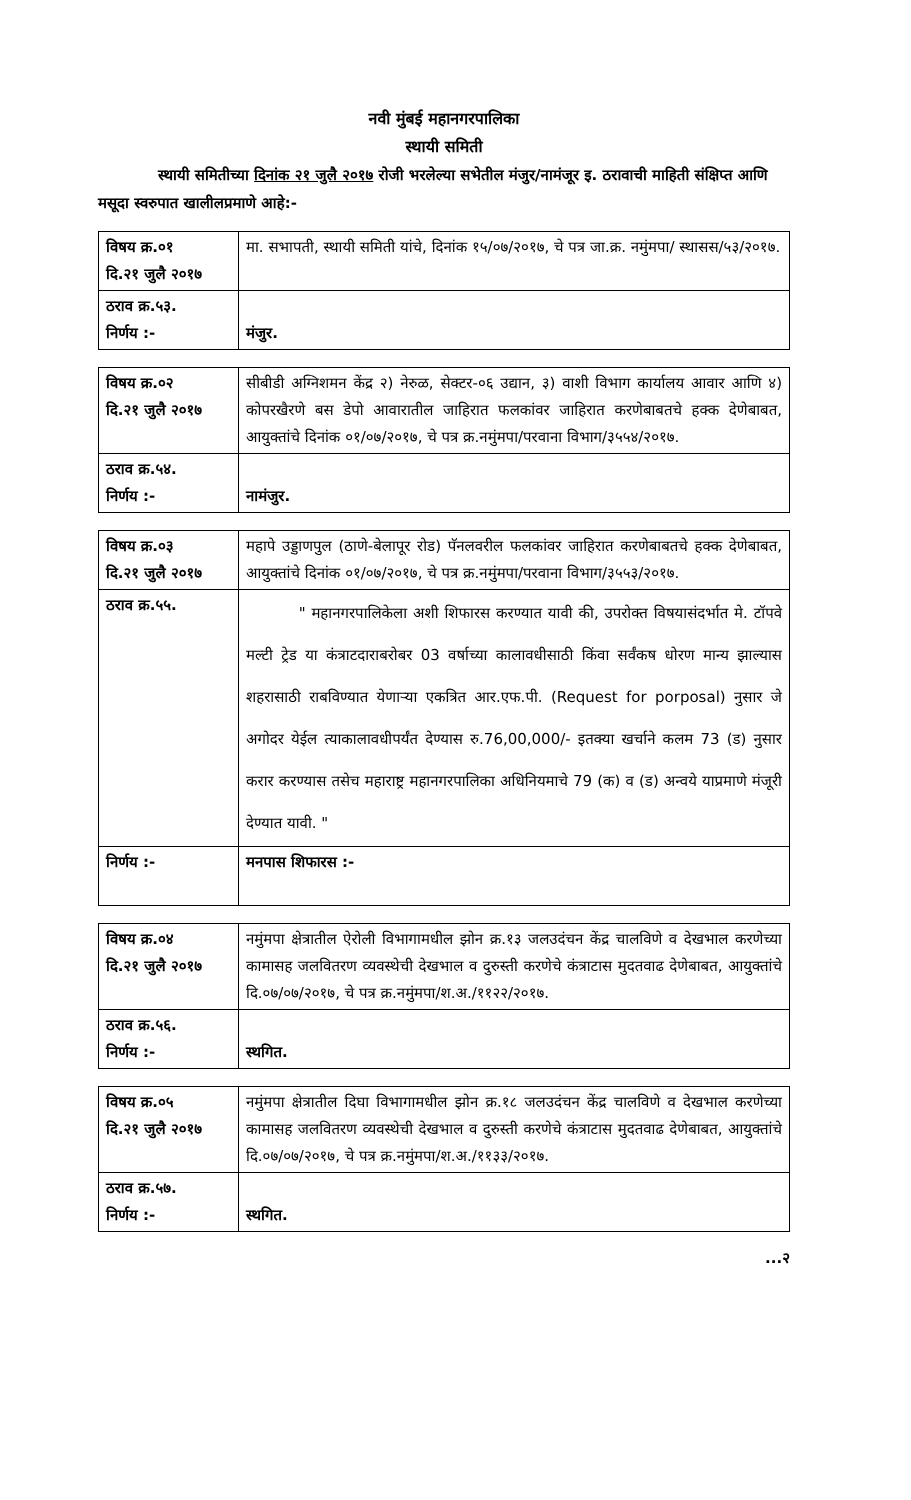नवी मुंबई महानगरपालिका
स्थायी समिती
स्थायी समितीच्या दिनांक २१ जुलै २०१७ रोजी भरलेल्या सभेतील मंजुर/नामंजूर इ. ठरावाची माहिती संक्षिप्त आणि मसूदा स्वरुपात खालीलप्रमाणे आहे:-
| विषय क्र.०१ दि.२१ जुलै २०१७ | मा. सभापती, स्थायी समिती यांचे, दिनांक १५/०७/२०१७, चे पत्र जा.क्र. नमुंमपा/ स्थासस/५३/२०१७. |
| ठराव क्र.५३. निर्णय :- | मंजुर. |
| विषय क्र.०२ दि.२१ जुलै २०१७ | सीबीडी अग्निशमन केंद्र २) नेरुळ, सेक्टर-०६ उद्यान, ३) वाशी विभाग कार्यालय आवार आणि ४) कोपरखैरणे बस डेपो आवारातील जाहिरात फलकांवर जाहिरात करणेबाबतचे हक्क देणेबाबत, आयुक्तांचे दिनांक ०१/०७/२०१७, चे पत्र क्र.नमुंमपा/परवाना विभाग/३५५४/२०१७. |
| ठराव क्र.५४. निर्णय :- | नामंजुर. |
| विषय क्र.०३ दि.२१ जुलै २०१७ | महापे उड्डाणपुल (ठाणे-बेलापूर रोड) पॅनलवरील फलकांवर जाहिरात करणेबाबतचे हक्क देणेबाबत, आयुक्तांचे दिनांक ०१/०७/२०१७, चे पत्र क्र.नमुंमपा/परवाना विभाग/३५५३/२०१७. |
| ठराव क्र.५५. | " महानगरपालिकेला अशी शिफारस करण्यात यावी की, उपरोक्त विषयासंदर्भात मे. टॉपवे मल्टी ट्रेड या कंत्राटदाराबरोबर 03 वर्षाच्या कालावधीसाठी किंवा सर्वंकष धोरण मान्य झाल्यास शहरासाठी राबविण्यात येणाऱ्या एकत्रित आर.एफ.पी. (Request for porposal) नुसार जे अगोदर येईल त्याकालावधीपर्यंत देण्यास रु.76,00,000/- इतक्या खर्चाने कलम 73 (ड) नुसार करार करण्यास तसेच महाराष्ट्र महानगरपालिका अधिनियमाचे 79 (क) व (ड) अन्वये याप्रमाणे मंजूरी देण्यात यावी. " |
| निर्णय :- | मनपास शिफारस :- |
| विषय क्र.०४ दि.२१ जुलै २०१७ | नमुंमपा क्षेत्रातील ऐरोली विभागामधील झोन क्र.१३ जलउदंचन केंद्र चालविणे व देखभाल करणेच्या कामासह जलवितरण व्यवस्थेची देखभाल व दुरुस्ती करणेचे कंत्राटास मुदतवाढ देणेबाबत, आयुक्तांचे दि.०७/०७/२०१७, चे पत्र क्र.नमुंमपा/श.अ./११२२/२०१७. |
| ठराव क्र.५६. निर्णय :- | स्थगित. |
| विषय क्र.०५ दि.२१ जुलै २०१७ | नमुंमपा क्षेत्रातील दिघा विभागामधील झोन क्र.१८ जलउदंचन केंद्र चालविणे व देखभाल करणेच्या कामासह जलवितरण व्यवस्थेची देखभाल व दुरुस्ती करणेचे कंत्राटास मुदतवाढ देणेबाबत, आयुक्तांचे दि.०७/०७/२०१७, चे पत्र क्र.नमुंमपा/श.अ./११३३/२०१७. |
| ठराव क्र.५७. निर्णय :- | स्थगित. |
...२